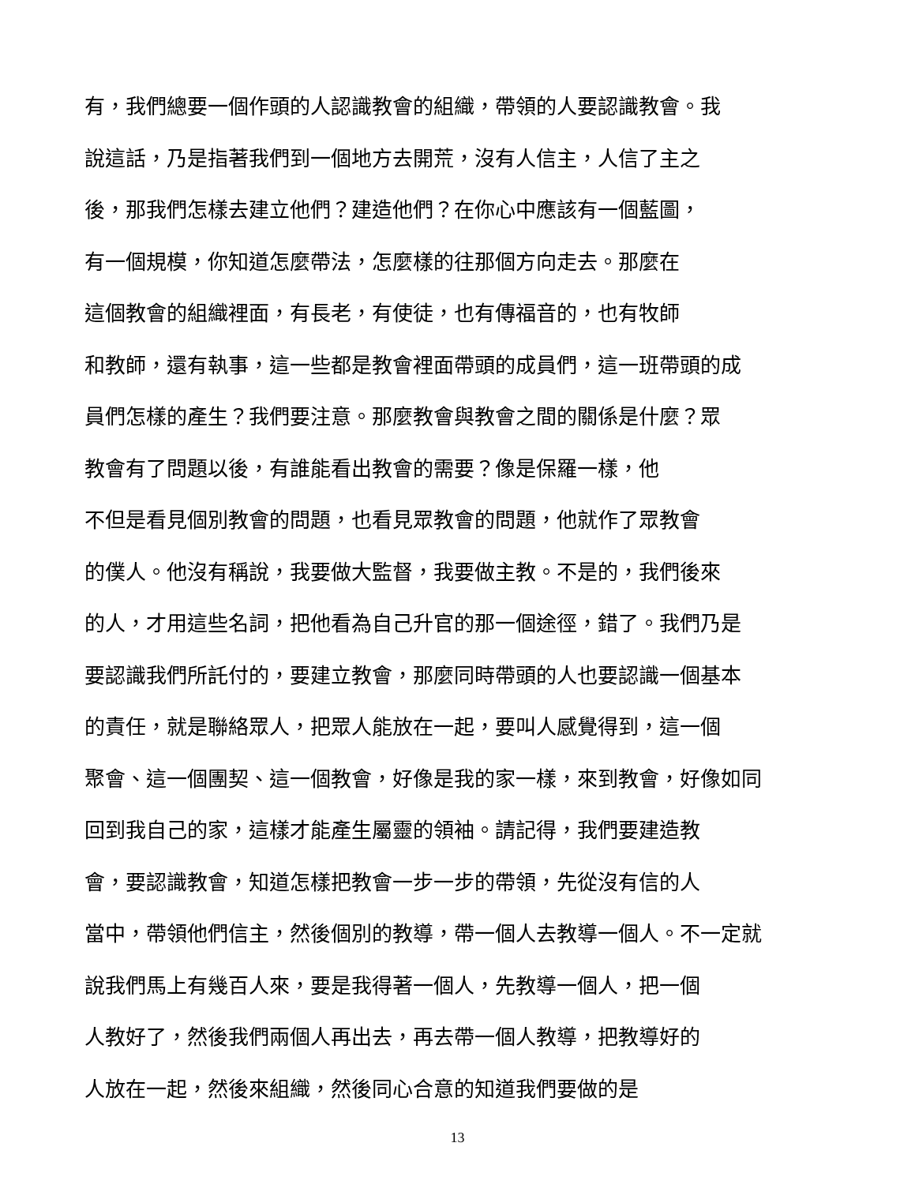有，我們總要一個作頭的人認識教會的組織，帶領的人要認識教會。我
說這話，乃是指著我們到一個地方去開荒，沒有人信主，人信了主之
後，那我們怎樣去建立他們？建造他們？在你心中應該有一個藍圖，
有一個規模，你知道怎麼帶法，怎麼樣的往那個方向走去。那麼在
這個教會的組織裡面，有長老，有使徒，也有傳福音的，也有牧師
和教師，還有執事，這一些都是教會裡面帶頭的成員們，這一班帶頭的成
員們怎樣的產生？我們要注意。那麼教會與教會之間的關係是什麼？眾
教會有了問題以後，有誰能看出教會的需要？像是保羅一樣，他
不但是看見個別教會的問題，也看見眾教會的問題，他就作了眾教會
的僕人。他沒有稱說，我要做大監督，我要做主教。不是的，我們後來
的人，才用這些名詞，把他看為自己升官的那一個途徑，錯了。我們乃是
要認識我們所託付的，要建立教會，那麼同時帶頭的人也要認識一個基本
的責任，就是聯絡眾人，把眾人能放在一起，要叫人感覺得到，這一個
聚會、這一個團契、這一個教會，好像是我的家一樣，來到教會，好像如同
回到我自己的家，這樣才能產生屬靈的領袖。請記得，我們要建造教
會，要認識教會，知道怎樣把教會一步一步的帶領，先從沒有信的人
當中，帶領他們信主，然後個別的教導，帶一個人去教導一個人。不一定就
說我們馬上有幾百人來，要是我得著一個人，先教導一個人，把一個
人教好了，然後我們兩個人再出去，再去帶一個人教導，把教導好的
人放在一起，然後來組織，然後同心合意的知道我們要做的是
13